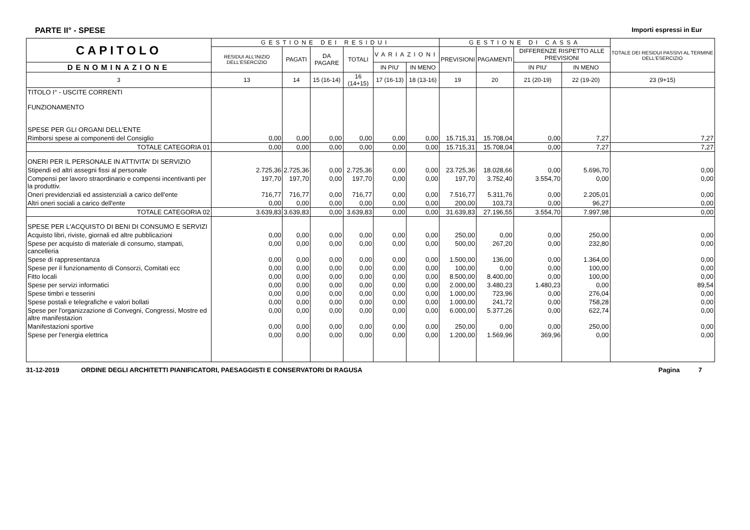PARTE II° - SPESE Importi espressi in Eur
| CAPITOLO | GESTIONE DEI RESIDUI | | | | | | GESTIONE DI CASSA | | | | TOTALE DEI RESIDUI PASSIVI AL TERMINE DELL'ESERCIZIO |
| --- | --- | --- | --- | --- | --- | --- | --- | --- | --- | --- | --- |
| | RESIDUI ALL'INIZIO DELL'ESERCIZIO | PAGATI | DA PAGARE | TOTALI | VARIAZIONI | | PREVISIONI | PAGAMENTI | DIFFERENZE RISPETTO ALLE PREVISIONI | | |
| DENOMINAZIONE | | | | | IN PIU' | IN MENO | | | IN PIU' | IN MENO | |
| 3 | 13 | 14 | 15 (16-14) | 16 (14+15) | 17 (16-13) | 18 (13-16) | 19 | 20 | 21 (20-19) | 22 (19-20) | 23 (9+15) |
| TITOLO I° - USCITE CORRENTI FUNZIONAMENTO SPESE PER GLI ORGANI DELL'ENTE | | | | | | | | | | | |
| Rimborsi spese ai componenti del Consiglio | 0,00 | 0,00 | 0,00 | 0,00 | 0,00 | 0,00 | 15.715,31 | 15.708,04 | 0,00 | 7,27 | 7,27 |
| TOTALE CATEGORIA 01 | 0,00 | 0,00 | 0,00 | 0,00 | 0,00 | 0,00 | 15.715,31 | 15.708,04 | 0,00 | 7,27 | 7,27 |
| ONERI PER IL PERSONALE IN ATTIVITA' DI SERVIZIO | | | | | | | | | | | |
| Stipendi ed altri assegni fissi al personale | 2.725,36 | 2.725,36 | 0,00 | 2.725,36 | 0,00 | 0,00 | 23.725,36 | 18.028,66 | 0,00 | 5.696,70 | 0,00 |
| Compensi per lavoro straordinario e compensi incentivanti per la produttiv. | 197,70 | 197,70 | 0,00 | 197,70 | 0,00 | 0,00 | 197,70 | 3.752,40 | 3.554,70 | 0,00 | 0,00 |
| Oneri previdenziali ed assistenziali a carico dell'ente | 716,77 | 716,77 | 0,00 | 716,77 | 0,00 | 0,00 | 7.516,77 | 5.311,76 | 0,00 | 2.205,01 | 0,00 |
| Altri oneri sociali a carico dell'ente | 0,00 | 0,00 | 0,00 | 0,00 | 0,00 | 0,00 | 200,00 | 103,73 | 0,00 | 96,27 | 0,00 |
| TOTALE CATEGORIA 02 | 3.639,83 | 3.639,83 | 0,00 | 3.639,83 | 0,00 | 0,00 | 31.639,83 | 27.196,55 | 3.554,70 | 7.997,98 | 0,00 |
| SPESE PER L'ACQUISTO DI BENI DI CONSUMO E SERVIZI | | | | | | | | | | | |
| Acquisto libri, riviste, giornali ed altre pubblicazioni | 0,00 | 0,00 | 0,00 | 0,00 | 0,00 | 0,00 | 250,00 | 0,00 | 0,00 | 250,00 | 0,00 |
| Spese per acquisto di materiale di consumo, stampati, cancelleria | 0,00 | 0,00 | 0,00 | 0,00 | 0,00 | 0,00 | 500,00 | 267,20 | 0,00 | 232,80 | 0,00 |
| Spese di rappresentanza | 0,00 | 0,00 | 0,00 | 0,00 | 0,00 | 0,00 | 1.500,00 | 136,00 | 0,00 | 1.364,00 | 0,00 |
| Spese per il funzionamento di Consorzi, Comitati ecc | 0,00 | 0,00 | 0,00 | 0,00 | 0,00 | 0,00 | 100,00 | 0,00 | 0,00 | 100,00 | 0,00 |
| Fitto locali | 0,00 | 0,00 | 0,00 | 0,00 | 0,00 | 0,00 | 8.500,00 | 8.400,00 | 0,00 | 100,00 | 0,00 |
| Spese per servizi informatici | 0,00 | 0,00 | 0,00 | 0,00 | 0,00 | 0,00 | 2.000,00 | 3.480,23 | 1.480,23 | 0,00 | 89,54 |
| Spese timbri e tesserini | 0,00 | 0,00 | 0,00 | 0,00 | 0,00 | 0,00 | 1.000,00 | 723,96 | 0,00 | 276,04 | 0,00 |
| Spese postali e telegrafiche e valori bollati | 0,00 | 0,00 | 0,00 | 0,00 | 0,00 | 0,00 | 1.000,00 | 241,72 | 0,00 | 758,28 | 0,00 |
| Spese per l'organizzazione di Convegni, Congressi, Mostre ed altre manifestazion | 0,00 | 0,00 | 0,00 | 0,00 | 0,00 | 0,00 | 6.000,00 | 5.377,26 | 0,00 | 622,74 | 0,00 |
| Manifestazioni sportive | 0,00 | 0,00 | 0,00 | 0,00 | 0,00 | 0,00 | 250,00 | 0,00 | 0,00 | 250,00 | 0,00 |
| Spese per l'energia elettrica | 0,00 | 0,00 | 0,00 | 0,00 | 0,00 | 0,00 | 1.200,00 | 1.569,96 | 369,96 | 0,00 | 0,00 |
31-12-2019 ORDINE DEGLI ARCHITETTI PIANIFICATORI, PAESAGGISTI E CONSERVATORI DI RAGUSA Pagina 7